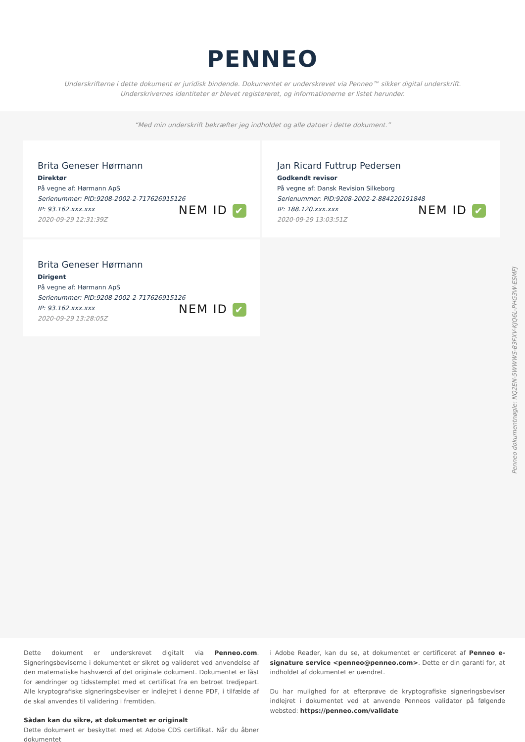PENNEO
Underskrifterne i dette dokument er juridisk bindende. Dokumentet er underskrevet via Penneo™ sikker digital underskrift.
Underskrivernes identiteter er blevet registereret, og informationerne er listet herunder.
“Med min underskrift bekræfter jeg indholdet og alle datoer i dette dokument.”
Brita Geneser Hørmann
Direktør
På vegne af: Hørmann ApS
Serienummer: PID:9208-2002-2-717626915126
IP: 93.162.xxx.xxx
2020-09-29 12:31:39Z
NEM ID ✔
Jan Ricard Futtrup Pedersen
Godkendt revisor
På vegne af: Dansk Revision Silkeborg
Serienummer: PID:9208-2002-2-884220191848
IP: 188.120.xxx.xxx
2020-09-29 13:03:51Z
NEM ID ✔
Brita Geneser Hørmann
Dirigent
På vegne af: Hørmann ApS
Serienummer: PID:9208-2002-2-717626915126
IP: 93.162.xxx.xxx
2020-09-29 13:28:05Z
NEM ID ✔
Penneo dokumentnøgle: NQ2EN-5WWWS-B3FXV-KJQ6L-PHG3W-ESMFJ
Dette dokument er underskrevet digitalt via Penneo.com. Signeringsbeviserne i dokumentet er sikret og valideret ved anvendelse af den matematiske hashværdi af det originale dokument. Dokumentet er låst for ændringer og tidsstemplet med et certifikat fra en betroet tredjepart. Alle kryptografiske signeringsbeviser er indlejret i denne PDF, i tilfælde af de skal anvendes til validering i fremtiden.
Sådan kan du sikre, at dokumentet er originalt
Dette dokument er beskyttet med et Adobe CDS certifikat. Når du åbner dokumentet
i Adobe Reader, kan du se, at dokumentet er certificeret af Penneo e-signature service <penneo@penneo.com>. Dette er din garanti for, at indholdet af dokumentet er uændret.
Du har mulighed for at efterprøve de kryptografiske signeringsbeviser indlejret i dokumentet ved at anvende Penneos validator på følgende websted: https://penneo.com/validate